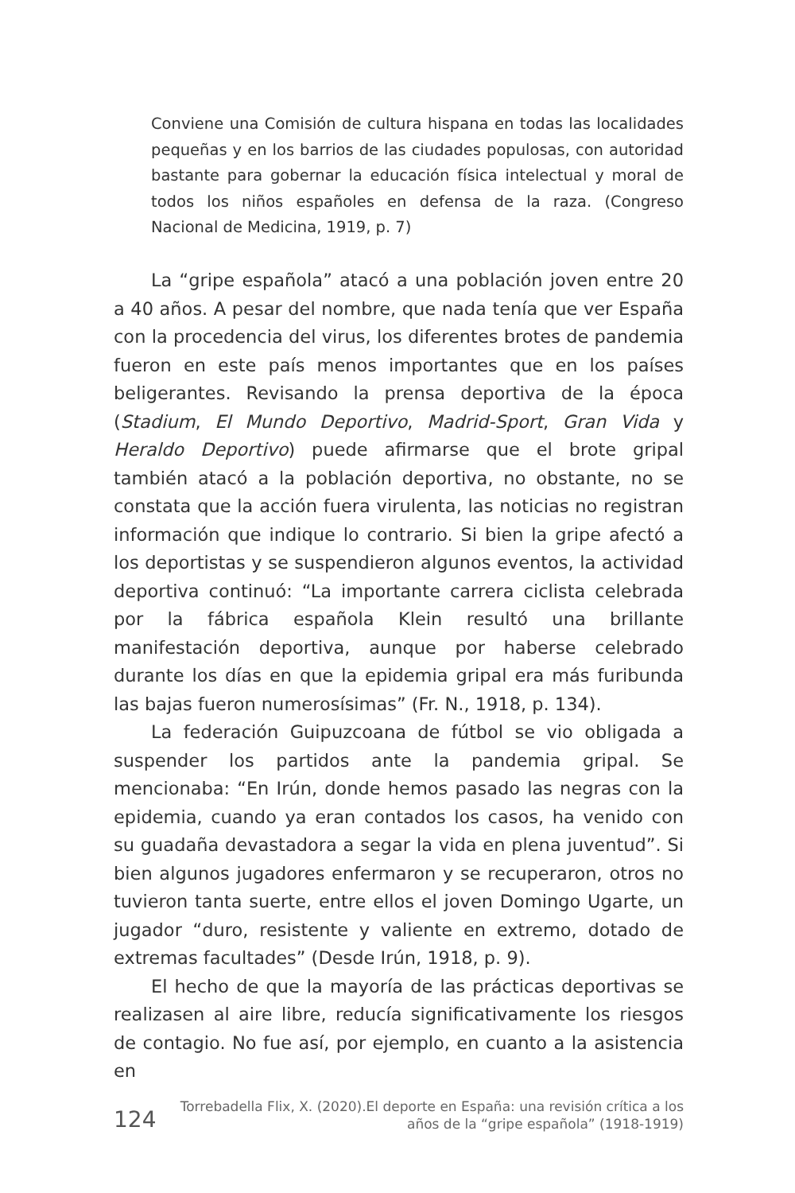Conviene una Comisión de cultura hispana en todas las localidades pequeñas y en los barrios de las ciudades populosas, con autoridad bastante para gobernar la educación física intelectual y moral de todos los niños españoles en defensa de la raza. (Congreso Nacional de Medicina, 1919, p. 7)
La “gripe española” atacó a una población joven entre 20 a 40 años. A pesar del nombre, que nada tenía que ver España con la procedencia del virus, los diferentes brotes de pandemia fueron en este país menos importantes que en los países beligerantes. Revisando la prensa deportiva de la época (Stadium, El Mundo Deportivo, Madrid-Sport, Gran Vida y Heraldo Deportivo) puede afirmarse que el brote gripal también atacó a la población deportiva, no obstante, no se constata que la acción fuera virulenta, las noticias no registran información que indique lo contrario. Si bien la gripe afectó a los deportistas y se suspendieron algunos eventos, la actividad deportiva continuó: “La importante carrera ciclista celebrada por la fábrica española Klein resultó una brillante manifestación deportiva, aunque por haberse celebrado durante los días en que la epidemia gripal era más furibunda las bajas fueron numerosísimas” (Fr. N., 1918, p. 134).
La federación Guipuzcoana de fútbol se vio obligada a suspender los partidos ante la pandemia gripal. Se mencionaba: “En Irún, donde hemos pasado las negras con la epidemia, cuando ya eran contados los casos, ha venido con su guadaña devastadora a segar la vida en plena juventud”. Si bien algunos jugadores enfermaron y se recuperaron, otros no tuvieron tanta suerte, entre ellos el joven Domingo Ugarte, un jugador “duro, resistente y valiente en extremo, dotado de extremas facultades” (Desde Irún, 1918, p. 9).
El hecho de que la mayoría de las prácticas deportivas se realizasen al aire libre, reducía significativamente los riesgos de contagio. No fue así, por ejemplo, en cuanto a la asistencia en
124 Torrebadella Flix, X. (2020).El deporte en España: una revisión crítica a los
años de la “gripe española” (1918-1919)